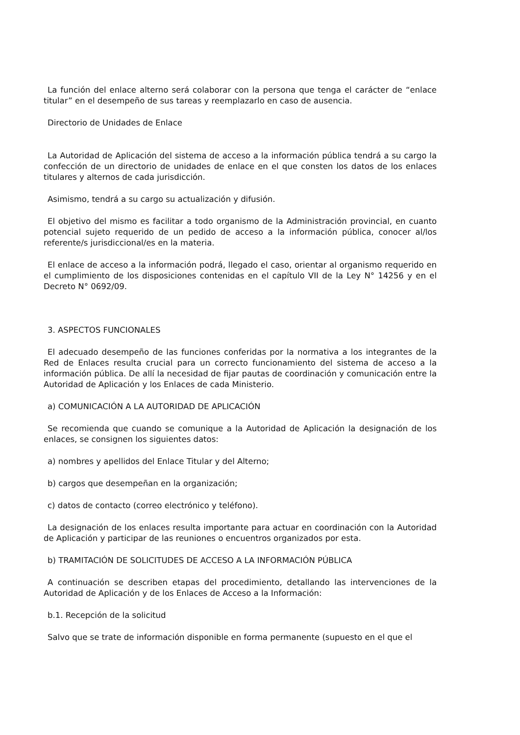La función del enlace alterno será colaborar con la persona que tenga el carácter de “enlace titular” en el desempeño de sus tareas y reemplazarlo en caso de ausencia.
Directorio de Unidades de Enlace
La Autoridad de Aplicación del sistema de acceso a la información pública tendrá a su cargo la confección de un directorio de unidades de enlace en el que consten los datos de los enlaces titulares y alternos de cada jurisdicción.
Asimismo, tendrá a su cargo su actualización y difusión.
El objetivo del mismo es facilitar a todo organismo de la Administración provincial, en cuanto potencial sujeto requerido de un pedido de acceso a la información pública, conocer al/los referente/s jurisdiccional/es en la materia.
El enlace de acceso a la información podrá, llegado el caso, orientar al organismo requerido en el cumplimiento de los disposiciones contenidas en el capítulo VII de la Ley N° 14256 y en el Decreto N° 0692/09.
3. ASPECTOS FUNCIONALES
El adecuado desempeño de las funciones conferidas por la normativa a los integrantes de la Red de Enlaces resulta crucial para un correcto funcionamiento del sistema de acceso a la información pública. De allí la necesidad de fijar pautas de coordinación y comunicación entre la Autoridad de Aplicación y los Enlaces de cada Ministerio.
a) COMUNICACIÓN A LA AUTORIDAD DE APLICACIÓN
Se recomienda que cuando se comunique a la Autoridad de Aplicación la designación de los enlaces, se consignen los siguientes datos:
a) nombres y apellidos del Enlace Titular y del Alterno;
b) cargos que desempeñan en la organización;
c) datos de contacto (correo electrónico y teléfono).
La designación de los enlaces resulta importante para actuar en coordinación con la Autoridad de Aplicación y participar de las reuniones o encuentros organizados por esta.
b) TRAMITACIÓN DE SOLICITUDES DE ACCESO A LA INFORMACIÓN PÚBLICA
A continuación se describen etapas del procedimiento, detallando las intervenciones de la Autoridad de Aplicación y de los Enlaces de Acceso a la Información:
b.1. Recepción de la solicitud
Salvo que se trate de información disponible en forma permanente (supuesto en el que el